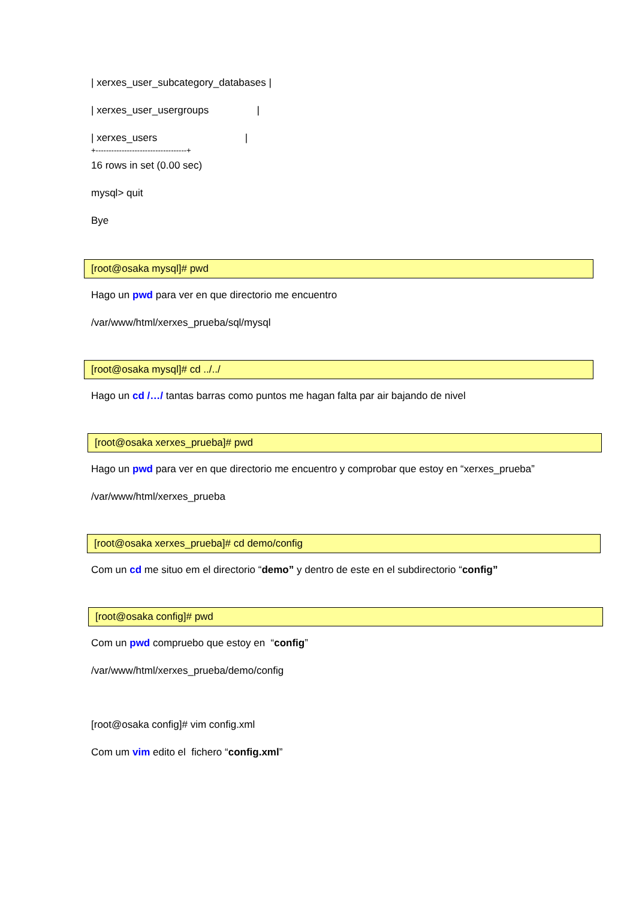| xerxes_user_subcategory_databases |
| xerxes_user_usergroups |
| xerxes_users |
+-----------------------------------+
16 rows in set (0.00 sec)
mysql> quit
Bye
[root@osaka mysql]# pwd
Hago un pwd para ver en que directorio me encuentro
/var/www/html/xerxes_prueba/sql/mysql
[root@osaka mysql]# cd ../../
Hago un cd /…/ tantas barras como puntos me hagan falta par air bajando de nivel
[root@osaka xerxes_prueba]# pwd
Hago un pwd para ver en que directorio me encuentro y comprobar que estoy en “xerxes_prueba”
/var/www/html/xerxes_prueba
[root@osaka xerxes_prueba]# cd demo/config
Com un cd me situo em el directorio “demo” y dentro de este en el subdirectorio “config”
[root@osaka config]# pwd
Com un pwd compruebo que estoy en “config”
/var/www/html/xerxes_prueba/demo/config
[root@osaka config]# vim config.xml
Com um vim edito el fichero “config.xml”